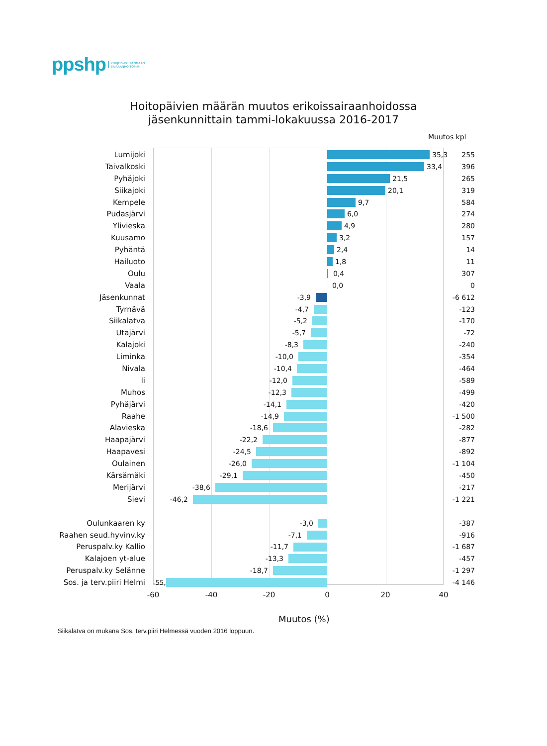ppshp POHJOIS-POHJANMAAN
SAIRAANHOITOPIIRI
Hoitopäivien määrän muutos erikoissairaanhoidossa
jäsenkunnittain tammi-lokakuussa 2016-2017
Muutos kpl
Lumijoki
35,3
255
Taivalkoski
33,4
396
Pyhäjoki
21,5
265
Siikajoki
20,1
319
Kempele
9,7
584
Pudasjärvi
6,0
274
Ylivieska
4,9
280
Kuusamo
3,2
157
Pyhäntä
2,4
14
Hailuoto
1,8
11
Oulu
0,4
307
Vaala
0,0
0
Jäsenkunnat
-3,9
-6 612
Tyrnävä
-4,7
-123
Siikalatva
-5,2
-170
Utajärvi
-5,7
-72
Kalajoki
-8,3
-240
Liminka
-10,0
-354
Nivala
-10,4
-464
Ii
-12,0
-589
Muhos
-12,3
-499
Pyhäjärvi
-14,1
-420
Raahe
-14,9
-1 500
Alavieska
-18,6
-282
Haapajärvi
-22,2
-877
Haapavesi
-24,5
-892
Oulainen
-26,0
-1 104
Kärsämäki
-29,1
-450
Merijärvi
-38,6
-217
Sievi
-46,2
-1 221
Oulunkaaren ky
-3,0
-387
Raahen seud.hyvinv.ky
-7,1
-916
Peruspalv.ky Kallio
-11,7
-1 687
Kalajoen yt-alue
-13,3
-457
Peruspalv.ky Selänne
-18,7
-1 297
Sos. ja terv.piiri Helmi
-55,4
-4 146
-60 -40 -20 0 20 40
Muutos (%)
Siikalatva on mukana Sos. terv.piiri Helmessä vuoden 2016 loppuun.